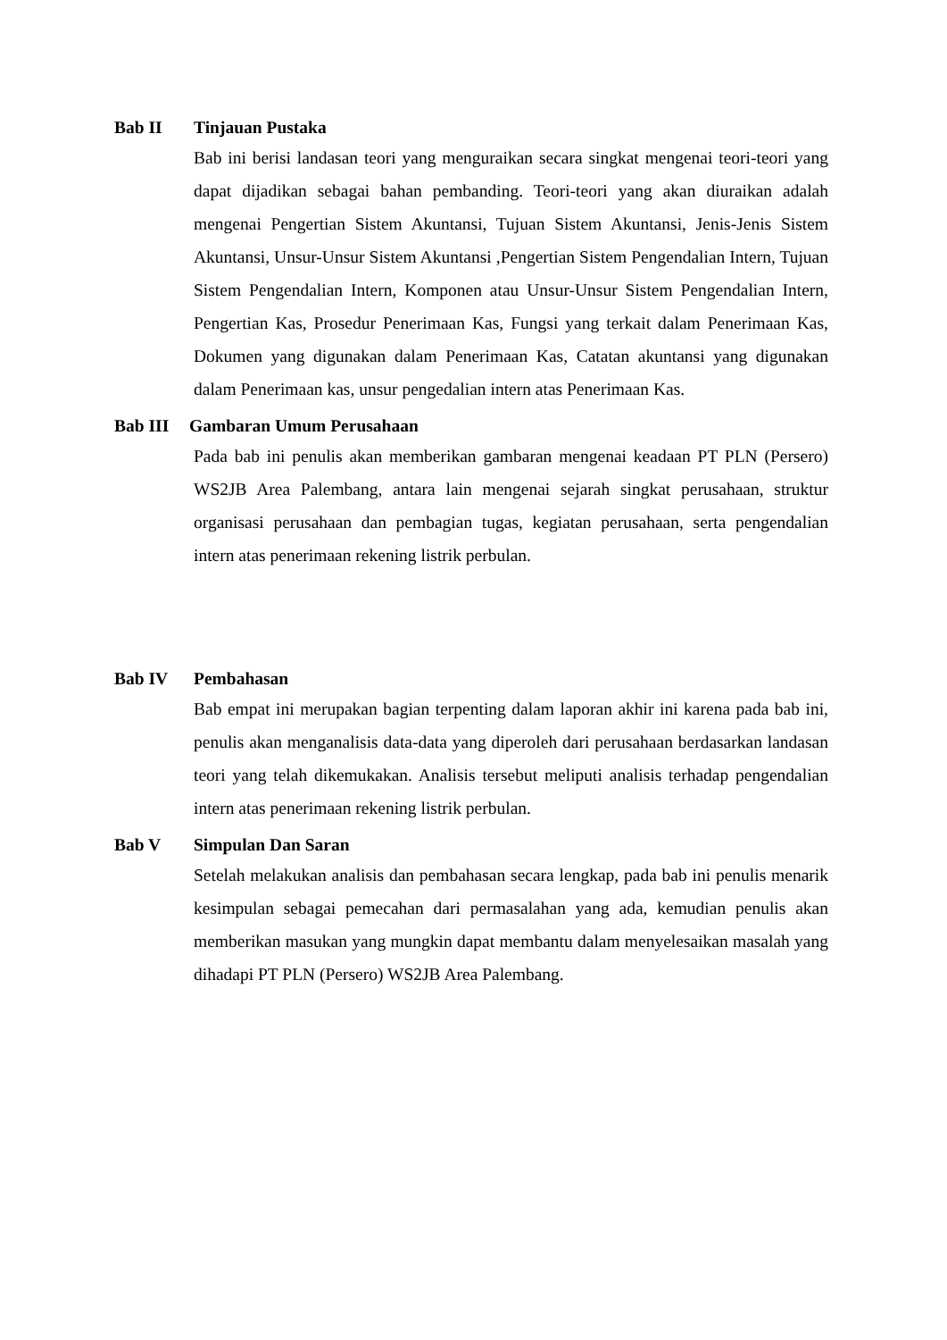Bab II Tinjauan Pustaka
Bab ini berisi landasan teori yang menguraikan secara singkat mengenai teori-teori yang dapat dijadikan sebagai bahan pembanding. Teori-teori yang akan diuraikan adalah mengenai Pengertian Sistem Akuntansi, Tujuan Sistem Akuntansi, Jenis-Jenis Sistem Akuntansi, Unsur-Unsur Sistem Akuntansi ,Pengertian Sistem Pengendalian Intern, Tujuan Sistem Pengendalian Intern, Komponen atau Unsur-Unsur Sistem Pengendalian Intern, Pengertian Kas, Prosedur Penerimaan Kas, Fungsi yang terkait dalam Penerimaan Kas, Dokumen yang digunakan dalam Penerimaan Kas, Catatan akuntansi yang digunakan dalam Penerimaan kas, unsur pengedalian intern atas Penerimaan Kas.
Bab III Gambaran Umum Perusahaan
Pada bab ini penulis akan memberikan gambaran mengenai keadaan PT PLN (Persero) WS2JB Area Palembang, antara lain mengenai sejarah singkat perusahaan, struktur organisasi perusahaan dan pembagian tugas, kegiatan perusahaan, serta pengendalian intern atas penerimaan rekening listrik perbulan.
Bab IV Pembahasan
Bab empat ini merupakan bagian terpenting dalam laporan akhir ini karena pada bab ini, penulis akan menganalisis data-data yang diperoleh dari perusahaan berdasarkan landasan teori yang telah dikemukakan. Analisis tersebut meliputi analisis terhadap pengendalian intern atas penerimaan rekening listrik perbulan.
Bab V Simpulan Dan Saran
Setelah melakukan analisis dan pembahasan secara lengkap, pada bab ini penulis menarik kesimpulan sebagai pemecahan dari permasalahan yang ada, kemudian penulis akan memberikan masukan yang mungkin dapat membantu dalam menyelesaikan masalah yang dihadapi PT PLN (Persero) WS2JB Area Palembang.